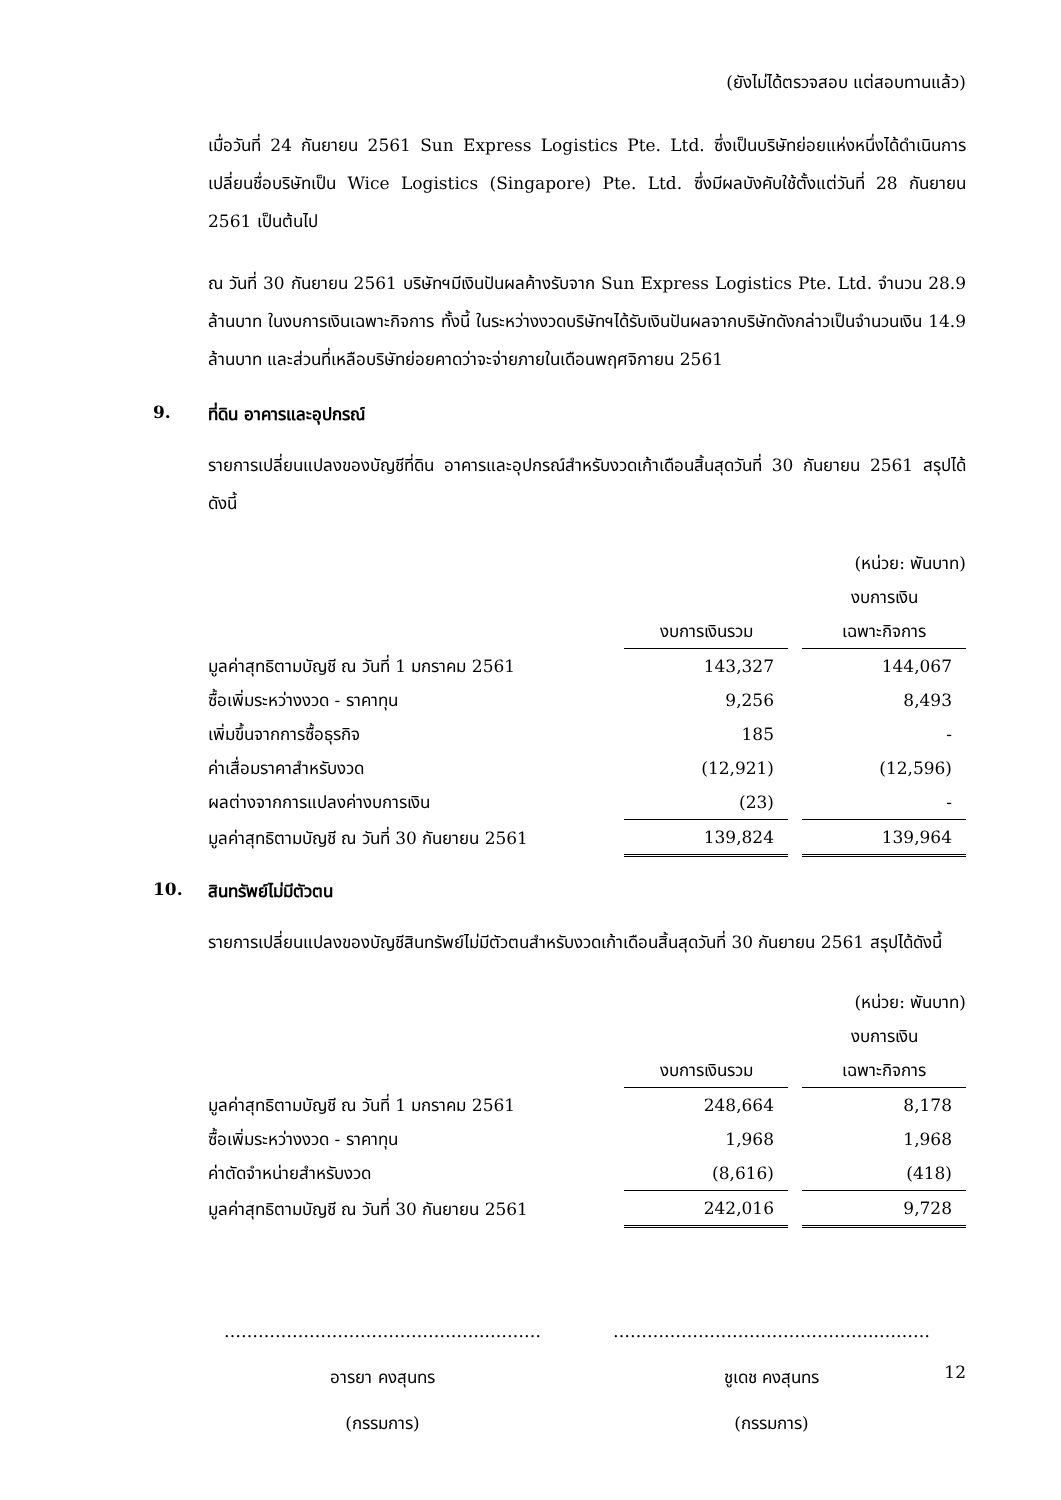(ยังไม่ได้ตรวจสอบ แต่สอบทานแล้ว)
เมื่อวันที่ 24 กันยายน 2561 Sun Express Logistics Pte. Ltd. ซึ่งเป็นบริษัทย่อยแห่งหนึ่งได้ดำเนินการเปลี่ยนชื่อบริษัทเป็น Wice Logistics (Singapore) Pte. Ltd. ซึ่งมีผลบังคับใช้ตั้งแต่วันที่ 28 กันยายน 2561 เป็นต้นไป
ณ วันที่ 30 กันยายน 2561 บริษัทฯมีเงินปันผลค้างรับจาก Sun Express Logistics Pte. Ltd. จำนวน 28.9 ล้านบาท ในงบการเงินเฉพาะกิจการ ทั้งนี้ ในระหว่างงวดบริษัทฯได้รับเงินปันผลจากบริษัทดังกล่าวเป็นจำนวนเงิน 14.9 ล้านบาท และส่วนที่เหลือบริษัทย่อยคาดว่าจะจ่ายภายในเดือนพฤศจิกายน 2561
9. ที่ดิน อาคารและอุปกรณ์
รายการเปลี่ยนแปลงของบัญชีที่ดิน อาคารและอุปกรณ์สำหรับงวดเก้าเดือนสิ้นสุดวันที่ 30 กันยายน 2561 สรุปได้ดังนี้
| (หน่วย: พันบาท) | | | |
| | | | งบการเงิน |
| | งบการเงินรวม | | เฉพาะกิจการ |
| มูลค่าสุทธิตามบัญชี ณ วันที่ 1 มกราคม 2561 | 143,327 | | 144,067 |
| ซื้อเพิ่มระหว่างงวด - ราคาทุน | 9,256 | | 8,493 |
| เพิ่มขึ้นจากการซื้อธุรกิจ | 185 | | - |
| ค่าเสื่อมราคาสำหรับงวด | (12,921) | | (12,596) |
| ผลต่างจากการแปลงค่างบการเงิน | (23) | | - |
| มูลค่าสุทธิตามบัญชี ณ วันที่ 30 กันยายน 2561 | 139,824 | | 139,964 |
10. สินทรัพย์ไม่มีตัวตน
รายการเปลี่ยนแปลงของบัญชีสินทรัพย์ไม่มีตัวตนสำหรับงวดเก้าเดือนสิ้นสุดวันที่ 30 กันยายน 2561 สรุปได้ดังนี้
| (หน่วย: พันบาท) | | | |
| | | | งบการเงิน |
| | งบการเงินรวม | | เฉพาะกิจการ |
| มูลค่าสุทธิตามบัญชี ณ วันที่ 1 มกราคม 2561 | 248,664 | | 8,178 |
| ซื้อเพิ่มระหว่างงวด - ราคาทุน | 1,968 | | 1,968 |
| ค่าตัดจำหน่ายสำหรับงวด | (8,616) | | (418) |
| มูลค่าสุทธิตามบัญชี ณ วันที่ 30 กันยายน 2561 | 242,016 | | 9,728 |
………………………………………..………
อารยา คงสุนทร
(กรรมการ)
………………………………………..………
ชูเดช คงสุนทร
(กรรมการ)
12